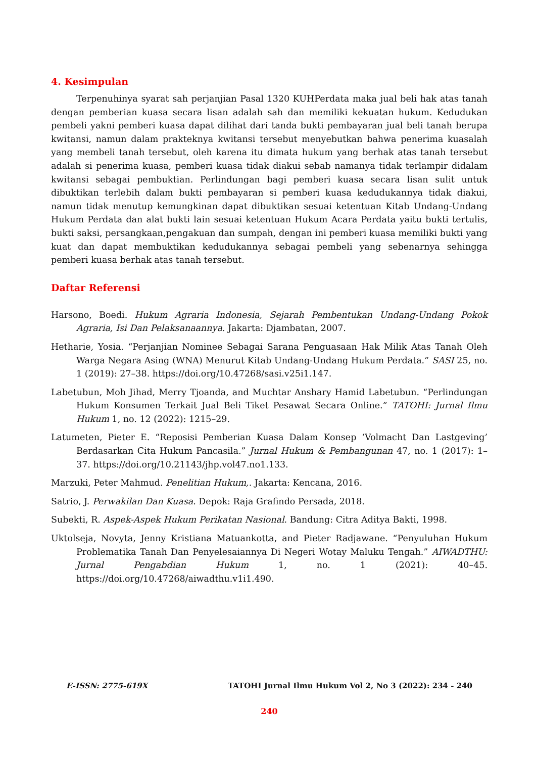4. Kesimpulan
Terpenuhinya syarat sah perjanjian Pasal 1320 KUHPerdata maka jual beli hak atas tanah dengan pemberian kuasa secara lisan adalah sah dan memiliki kekuatan hukum. Kedudukan pembeli yakni pemberi kuasa dapat dilihat dari tanda bukti pembayaran jual beli tanah berupa kwitansi, namun dalam prakteknya kwitansi tersebut menyebutkan bahwa penerima kuasalah yang membeli tanah tersebut, oleh karena itu dimata hukum yang berhak atas tanah tersebut adalah si penerima kuasa, pemberi kuasa tidak diakui sebab namanya tidak terlampir didalam kwitansi sebagai pembuktian. Perlindungan bagi pemberi kuasa secara lisan sulit untuk dibuktikan terlebih dalam bukti pembayaran si pemberi kuasa kedudukannya tidak diakui, namun tidak menutup kemungkinan dapat dibuktikan sesuai ketentuan Kitab Undang-Undang Hukum Perdata dan alat bukti lain sesuai ketentuan Hukum Acara Perdata yaitu bukti tertulis, bukti saksi, persangkaan,pengakuan dan sumpah, dengan ini pemberi kuasa memiliki bukti yang kuat dan dapat membuktikan kedudukannya sebagai pembeli yang sebenarnya sehingga pemberi kuasa berhak atas tanah tersebut.
Daftar Referensi
Harsono, Boedi. Hukum Agraria Indonesia, Sejarah Pembentukan Undang-Undang Pokok Agraria, Isi Dan Pelaksanaannya. Jakarta: Djambatan, 2007.
Hetharie, Yosia. “Perjanjian Nominee Sebagai Sarana Penguasaan Hak Milik Atas Tanah Oleh Warga Negara Asing (WNA) Menurut Kitab Undang-Undang Hukum Perdata.” SASI 25, no. 1 (2019): 27–38. https://doi.org/10.47268/sasi.v25i1.147.
Labetubun, Moh Jihad, Merry Tjoanda, and Muchtar Anshary Hamid Labetubun. “Perlindungan Hukum Konsumen Terkait Jual Beli Tiket Pesawat Secara Online.” TATOHI: Jurnal Ilmu Hukum 1, no. 12 (2022): 1215–29.
Latumeten, Pieter E. “Reposisi Pemberian Kuasa Dalam Konsep ‘Volmacht Dan Lastgeving’ Berdasarkan Cita Hukum Pancasila.” Jurnal Hukum & Pembangunan 47, no. 1 (2017): 1–37. https://doi.org/10.21143/jhp.vol47.no1.133.
Marzuki, Peter Mahmud. Penelitian Hukum,. Jakarta: Kencana, 2016.
Satrio, J. Perwakilan Dan Kuasa. Depok: Raja Grafindo Persada, 2018.
Subekti, R. Aspek-Aspek Hukum Perikatan Nasional. Bandung: Citra Aditya Bakti, 1998.
Uktolseja, Novyta, Jenny Kristiana Matuankotta, and Pieter Radjawane. “Penyuluhan Hukum Problematika Tanah Dan Penyelesaiannya Di Negeri Wotay Maluku Tengah.” AIWADTHU: Jurnal Pengabdian Hukum 1, no. 1 (2021): 40–45. https://doi.org/10.47268/aiwadthu.v1i1.490.
E-ISSN: 2775-619X TATOHI Jurnal Ilmu Hukum Vol 2, No 3 (2022): 234 - 240
240